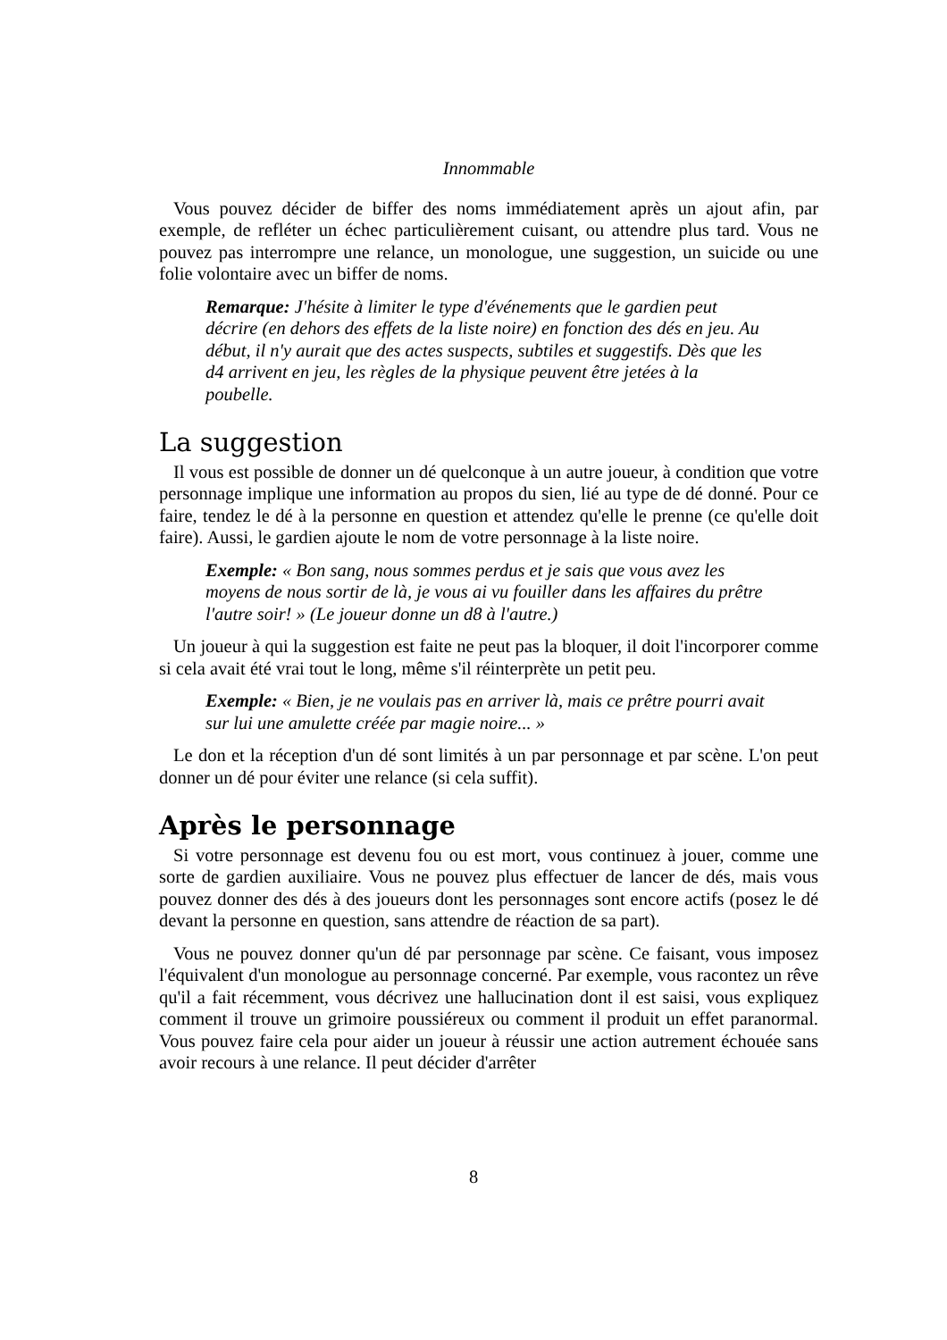Innommable
Vous pouvez décider de biffer des noms immédiatement après un ajout afin, par exemple, de refléter un échec particulièrement cuisant, ou attendre plus tard. Vous ne pouvez pas interrompre une relance, un monologue, une suggestion, un suicide ou une folie volontaire avec un biffer de noms.
Remarque: J'hésite à limiter le type d'événements que le gardien peut décrire (en dehors des effets de la liste noire) en fonction des dés en jeu. Au début, il n'y aurait que des actes suspects, subtiles et suggestifs. Dès que les d4 arrivent en jeu, les règles de la physique peuvent être jetées à la poubelle.
La suggestion
Il vous est possible de donner un dé quelconque à un autre joueur, à condition que votre personnage implique une information au propos du sien, lié au type de dé donné. Pour ce faire, tendez le dé à la personne en question et attendez qu'elle le prenne (ce qu'elle doit faire). Aussi, le gardien ajoute le nom de votre personnage à la liste noire.
Exemple: « Bon sang, nous sommes perdus et je sais que vous avez les moyens de nous sortir de là, je vous ai vu fouiller dans les affaires du prêtre l'autre soir! » (Le joueur donne un d8 à l'autre.)
Un joueur à qui la suggestion est faite ne peut pas la bloquer, il doit l'incorporer comme si cela avait été vrai tout le long, même s'il réinterprète un petit peu.
Exemple: « Bien, je ne voulais pas en arriver là, mais ce prêtre pourri avait sur lui une amulette créée par magie noire... »
Le don et la réception d'un dé sont limités à un par personnage et par scène. L'on peut donner un dé pour éviter une relance (si cela suffit).
Après le personnage
Si votre personnage est devenu fou ou est mort, vous continuez à jouer, comme une sorte de gardien auxiliaire. Vous ne pouvez plus effectuer de lancer de dés, mais vous pouvez donner des dés à des joueurs dont les personnages sont encore actifs (posez le dé devant la personne en question, sans attendre de réaction de sa part).
Vous ne pouvez donner qu'un dé par personnage par scène. Ce faisant, vous imposez l'équivalent d'un monologue au personnage concerné. Par exemple, vous racontez un rêve qu'il a fait récemment, vous décrivez une hallucination dont il est saisi, vous expliquez comment il trouve un grimoire poussiéreux ou comment il produit un effet paranormal. Vous pouvez faire cela pour aider un joueur à réussir une action autrement échouée sans avoir recours à une relance. Il peut décider d'arrêter
8